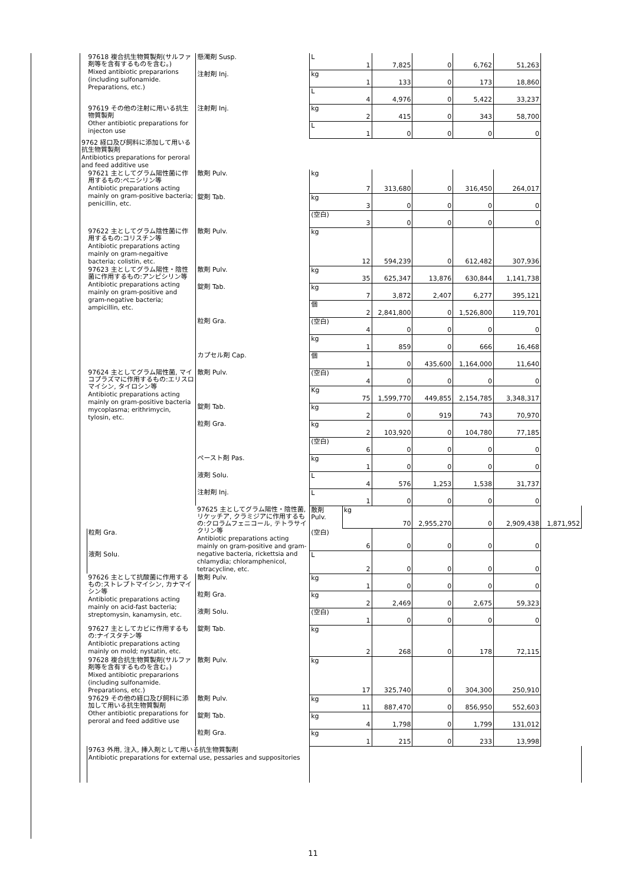| | 97618 複合抗生物質製剤(サルファ剤等を含有するものを含む。) Mixed antibiotic prepararions (including sulfonamide. Preparations, etc.) | 懸濁剤 Susp. | L | 1 | 7,825 | 0 | 6,762 | 51,263 | |
| | | 注射剤 Inj. | kg | 1 | 133 | 0 | 173 | 18,860 | |
| | | | L | 4 | 4,976 | 0 | 5,422 | 33,237 | |
| | 97619 その他の注射に用いる抗生物質製剤 Other antibiotic preparations for injecton use | 注射剤 Inj. | kg | 2 | 415 | 0 | 343 | 58,700 | |
| | | | L | 1 | 0 | 0 | 0 | 0 | |
| 9762 経口及び飼料に添加して用いる抗生物質製剤 Antibiotics preparations for peroral and feed additive use | | | | | | | | | |
| | 97621 主としてグラム陽性菌に作用するもの:ペニシリン等 Antibiotic preparations acting mainly on gram-positive bacteria; penicillin, etc. | 散剤 Pulv. | kg | 7 | 313,680 | 0 | 316,450 | 264,017 | |
| | | 錠剤 Tab. | kg | 3 | 0 | 0 | 0 | 0 | |
| | | | (空白) | 3 | 0 | 0 | 0 | 0 | |
| | 97622 主としてグラム陰性菌に作用するもの:コリスチン等 Antibiotic preparations acting mainly on gram-negaitive bacteria; colistin, etc. | 散剤 Pulv. | kg | 12 | 594,239 | 0 | 612,482 | 307,936 | |
| | 97623 主としてグラム陽性・陰性菌に作用するもの:アンピシリン等 Antibiotic preparations acting mainly on gram-positive and gram-negative bacteria; ampicillin, etc. | 散剤 Pulv. | kg | 35 | 625,347 | 13,876 | 630,844 | 1,141,738 | |
| | | 錠剤 Tab. | kg | 7 | 3,872 | 2,407 | 6,277 | 395,121 | |
| | | | 個 | 2 | 2,841,800 | 0 | 1,526,800 | 119,701 | |
| | | 粒剤 Gra. | (空白) | 4 | 0 | 0 | 0 | 0 | |
| | | | kg | 1 | 859 | 0 | 666 | 16,468 | |
| | | カプセル剤 Cap. | 個 | 1 | 0 | 435,600 | 1,164,000 | 11,640 | |
| | 97624 主としてグラム陽性菌, マイコプラズマに作用するもの:エリスロマイシン, タイロシン等 Antibiotic preparations acting mainly on gram-positive bacteria mycoplasma; erithrimycin, tylosin, etc. | 散剤 Pulv. | (空白) | 4 | 0 | 0 | 0 | 0 | |
| | | | Kg | 75 | 1,599,770 | 449,855 | 2,154,785 | 3,348,317 | |
| | | 錠剤 Tab. | kg | 2 | 0 | 919 | 743 | 70,970 | |
| | | 粒剤 Gra. | kg | 2 | 103,920 | 0 | 104,780 | 77,185 | |
| | | | (空白) | 6 | 0 | 0 | 0 | 0 | |
| | | ペースト剤 Pas. | kg | 1 | 0 | 0 | 0 | 0 | |
| | | 液剤 Solu. | L | 4 | 576 | 1,253 | 1,538 | 31,737 | |
| | | 注射剤 Inj. | L | 1 | 0 | 0 | 0 | 0 | |
| | | 97625 主としてグラム陽性・陰性菌, リケッチア, クラミジアに作用するもの:クロラムフェニコール, テトラサイクリン等 Antibiotic preparations acting mainly on gram-positive and gram-negative bacteria, rickettsia and chlamydia; chloramphenicol, tetracycline, etc. | 散剤 Pulv. | kg | 70 | 2,955,270 | 0 | 2,909,438 | 1,871,952 |
| | 粒剤 Gra. | | (空白) | 6 | 0 | 0 | 0 | 0 | |
| | 液剤 Solu. | | L | 2 | 0 | 0 | 0 | 0 | |
| | 97626 主として抗酸菌に作用するもの:ストレプトマイシン, カナマイシン等 Antibiotic preparations acting mainly on acid-fast bacteria; streptomysin, kanamysin, etc. | 散剤 Pulv. | kg | 1 | 0 | 0 | 0 | 0 | |
| | | 粒剤 Gra. | kg | 2 | 2,469 | 0 | 2,675 | 59,323 | |
| | | 液剤 Solu. | (空白) | 1 | 0 | 0 | 0 | 0 | |
| | 97627 主としてカビに作用するもの:ナイスタチン等 Antibiotic preparations acting mainly on mold; nystatin, etc. | 錠剤 Tab. | kg | 2 | 268 | 0 | 178 | 72,115 | |
| | 97628 複合抗生物質製剤(サルファ剤等を含有するものを含む。) Mixed antibiotic prepararions (including sulfonamide. Preparations, etc.) | 散剤 Pulv. | kg | 17 | 325,740 | 0 | 304,300 | 250,910 | |
| | 97629 その他の経口及び飼料に添加して用いる抗生物質製剤 Other antibiotic preparations for peroral and feed additive use | 散剤 Pulv. | kg | 11 | 887,470 | 0 | 856,950 | 552,603 | |
| | | 錠剤 Tab. | kg | 4 | 1,798 | 0 | 1,799 | 131,012 | |
| | | 粒剤 Gra. | kg | 1 | 215 | 0 | 233 | 13,998 | |
| | 9763 外用, 注入, 挿入剤として用いる抗生物質製剤 Antibiotic preparations for external use, pessaries and suppositories | | | | | | | | |
11